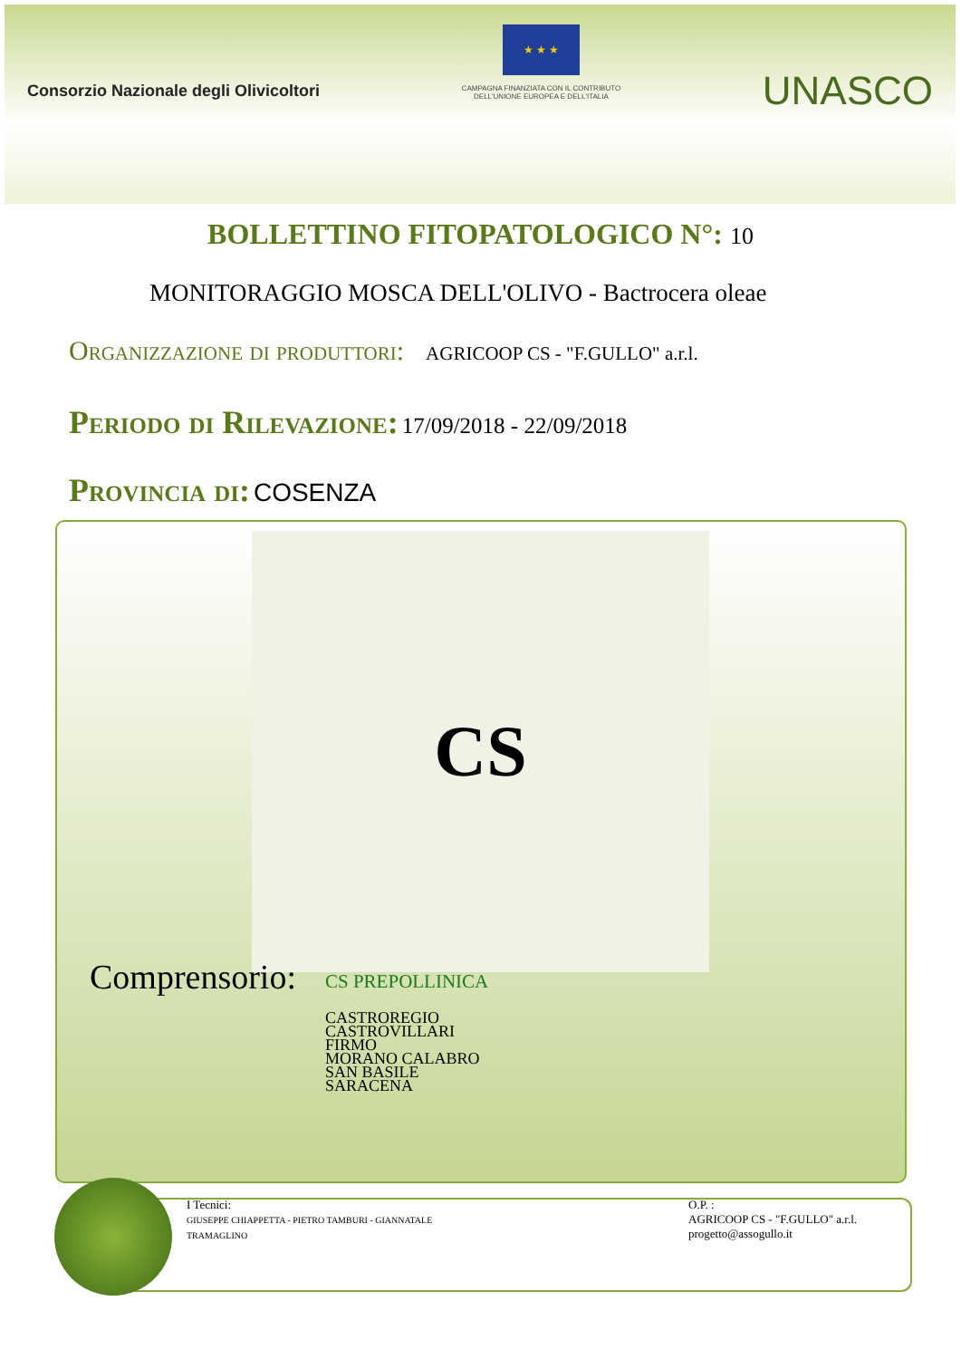Consorzio Nazionale degli Olivicoltori
★ ★ ★
CAMPAGNA FINANZIATA CON IL CONTRIBUTO
DELL'UNIONE EUROPEA E DELL'ITALIA
UNASCO
BOLLETTINO FITOPATOLOGICO N°: 10
MONITORAGGIO MOSCA DELL'OLIVO - Bactrocera oleae
Organizzazione di produttori: AGRICOOP CS - "F.GULLO" a.r.l.
Periodo di Rilevazione: 17/09/2018 - 22/09/2018
Provincia di: COSENZA
CS
Comprensorio: CS PREPOLLINICA
CASTROREGIO
CASTROVILLARI
FIRMO
MORANO CALABRO
SAN BASILE
SARACENA
I Tecnici:
GIUSEPPE CHIAPPETTA - PIETRO TAMBURI - GIANNATALE
TRAMAGLINO
O.P. :
AGRICOOP CS - "F.GULLO" a.r.l.
progetto@assogullo.it